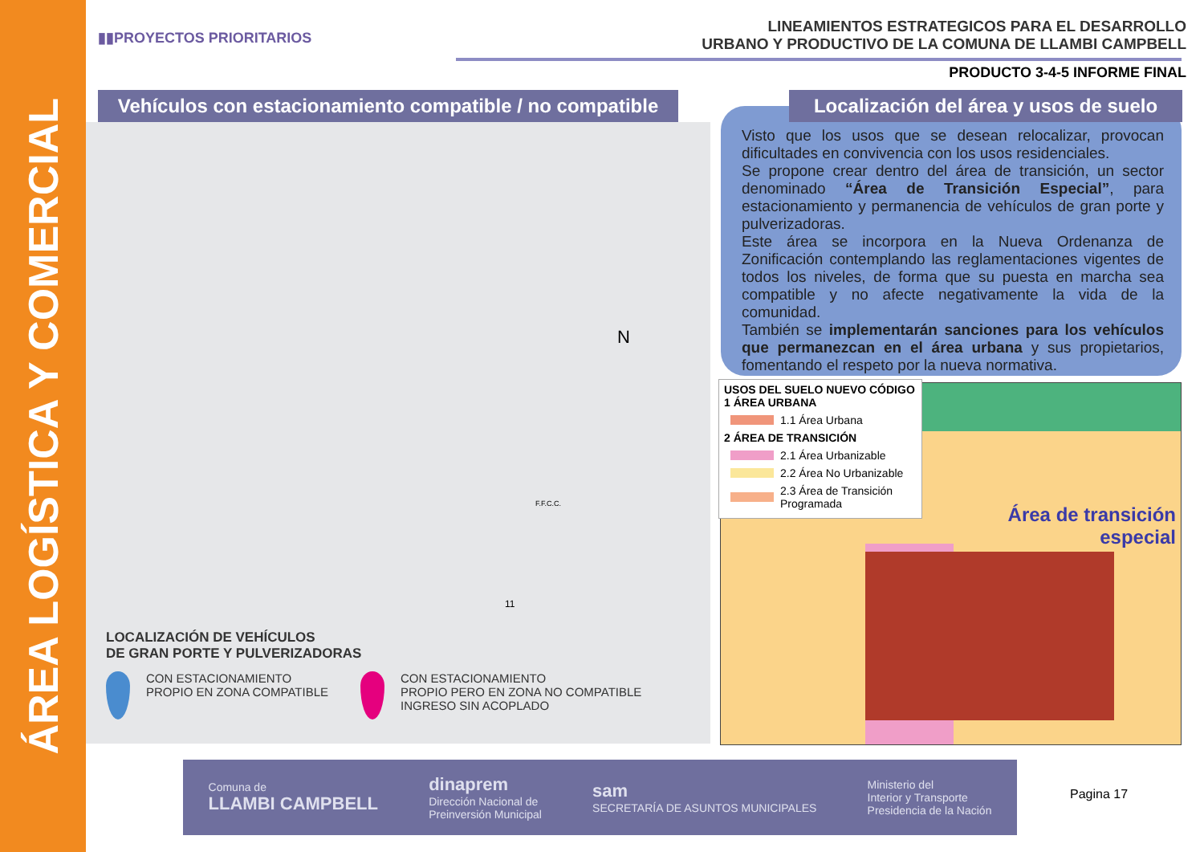ÁREA LOGÍSTICA Y COMERCIAL
▮▮PROYECTOS PRIORITARIOS
LINEAMIENTOS ESTRATEGICOS PARA EL DESARROLLO
URBANO Y PRODUCTIVO DE LA COMUNA DE LLAMBI CAMPBELL
PRODUCTO 3-4-5 INFORME FINAL
Vehículos con estacionamiento compatible / no compatible
N
11
F.F.C.C.
LOCALIZACIÓN DE VEHÍCULOS
DE GRAN PORTE Y PULVERIZADORAS
CON ESTACIONAMIENTO
PROPIO EN ZONA COMPATIBLE
CON ESTACIONAMIENTO
PROPIO PERO EN ZONA NO COMPATIBLE
INGRESO SIN ACOPLADO
Visto que los usos que se desean relocalizar, provocan dificultades en convivencia con los usos residenciales.
Se propone crear dentro del área de transición, un sector denominado “Área de Transición Especial”, para estacionamiento y permanencia de vehículos de gran porte y pulverizadoras.
Este área se incorpora en la Nueva Ordenanza de Zonificación contemplando las reglamentaciones vigentes de todos los niveles, de forma que su puesta en marcha sea compatible y no afecte negativamente la vida de la comunidad.
También se implementarán sanciones para los vehículos que permanezcan en el área urbana y sus propietarios, fomentando el respeto por la nueva normativa.
Localización del área y usos de suelo
Área de transición
especial
USOS DEL SUELO NUEVO CÓDIGO
1 ÁREA URBANA
1.1 Área Urbana
2 ÁREA DE TRANSICIÓN
2.1 Área Urbanizable
2.2 Área No Urbanizable
2.3 Área de Transición
Programada
Comuna de
LLAMBI CAMPBELL dinaprem
Dirección Nacional de
Preinversión Municipal sam
SECRETARÍA DE ASUNTOS MUNICIPALES Ministerio del
Interior y Transporte
Presidencia de la Nación
Pagina 17